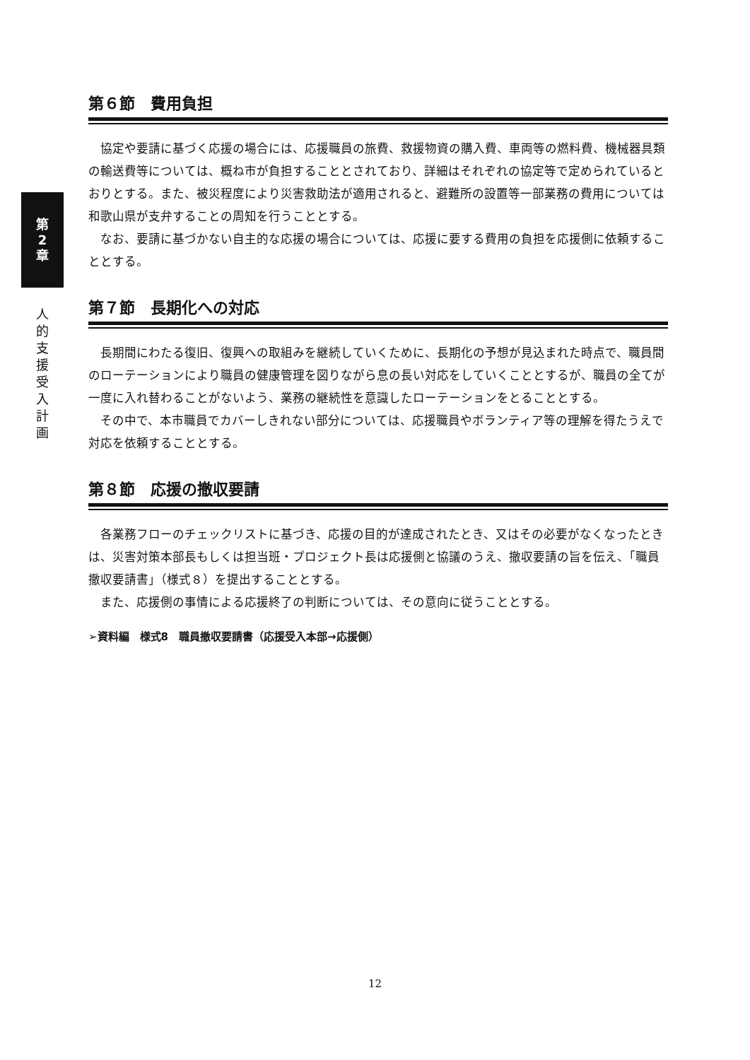第
2
章
人
的
支
援
受
入
計
画
第６節　費用負担
協定や要請に基づく応援の場合には、応援職員の旅費、救援物資の購入費、車両等の燃料費、機械器具類の輸送費等については、概ね市が負担することとされており、詳細はそれぞれの協定等で定められているとおりとする。また、被災程度により災害救助法が適用されると、避難所の設置等一部業務の費用については和歌山県が支弁することの周知を行うこととする。
なお、要請に基づかない自主的な応援の場合については、応援に要する費用の負担を応援側に依頼することとする。
第７節　長期化への対応
長期間にわたる復旧、復興への取組みを継続していくために、長期化の予想が見込まれた時点で、職員間のローテーションにより職員の健康管理を図りながら息の長い対応をしていくこととするが、職員の全てが一度に入れ替わることがないよう、業務の継続性を意識したローテーションをとることとする。
その中で、本市職員でカバーしきれない部分については、応援職員やボランティア等の理解を得たうえで対応を依頼することとする。
第８節　応援の撤収要請
各業務フローのチェックリストに基づき、応援の目的が達成されたとき、又はその必要がなくなったときは、災害対策本部長もしくは担当班・プロジェクト長は応援側と協議のうえ、撤収要請の旨を伝え、「職員撤収要請書」（様式８）を提出することとする。
また、応援側の事情による応援終了の判断については、その意向に従うこととする。
➢資料編　様式8　職員撤収要請書（応援受入本部→応援側）
12